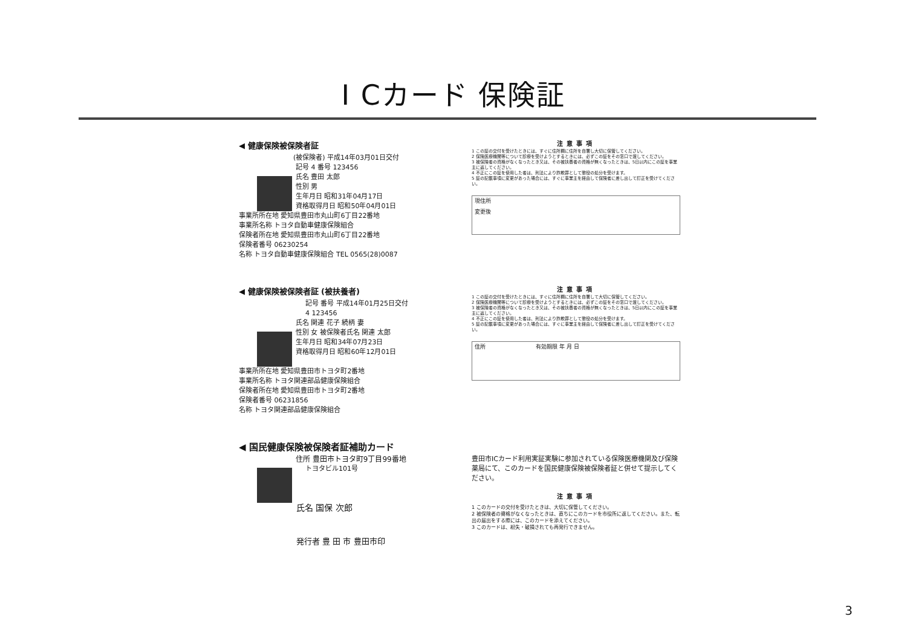I Cカード 保険証
◀ 健康保険被保険者証
(被保険者) 平成14年03月01日交付
記号 4 番号 123456
氏名 豊田 太郎
性別 男
生年月日 昭和31年04月17日
資格取得月日 昭和50年04月01日
事業所所在地 愛知県豊田市丸山町6丁目22番地
事業所名称 トヨタ自動車健康保険組合
保険者所在地 愛知県豊田市丸山町6丁目22番地
保険者番号 06230254
名称 トヨタ自動車健康保険組合 TEL 0565(28)0087
注意事項
1 この証の交付を受けたときには、すぐに住所欄に住所を自署し大切に保管してください。
2 保険医療機関等について診療を受けようとするときには、必ずこの証をその窓口で渡してください。
3 被保険者の資格がなくなったとき又は、その被扶養者の資格が無くなったときは、5日以内にこの証を事業主に返してください。
4 不正にこの証を使用した者は、刑法により詐欺罪として懲役の処分を受けます。
5 証の記載事項に変更があった場合には、すぐに事業主を経由して保険者に差し出して訂正を受けてください。
現住所
変更後
◀ 健康保険被保険者証 (被扶養者)
記号 番号 平成14年01月25日交付
4 123456
氏名 関連 花子 続柄 妻
性別 女 被保険者氏名 関連 太郎
生年月日 昭和34年07月23日
資格取得月日 昭和60年12月01日
事業所所在地 愛知県豊田市トヨタ町2番地
事業所名称 トヨタ関連部品健康保険組合
保険者所在地 愛知県豊田市トヨタ町2番地
保険者番号 06231856
名称 トヨタ関連部品健康保険組合
注意事項
1 この証の交付を受けたときには、すぐに住所欄に住所を自署して大切に保管してください。
2 保険医療機関等について診療を受けようとするときには、必ずこの証をその窓口で渡してください。
3 被保険者の資格がなくなったとき又は、その被扶養者の資格が無くなったときは、5日以内にこの証を事業主に返してください。
4 不正にこの証を使用した者は、刑法により詐欺罪として懲役の処分を受けます。
5 証の記載事項に変更があった場合には、すぐに事業主を経由して保険者に差し出して訂正を受けてください。
住所 有効期限 年 月 日
◀ 国民健康保険被保険者証補助カード
住所 豊田市トヨタ町9丁目99番地
トヨタビル101号
氏名 国保 次郎
発行者 豊 田 市 豊田市印
豊田市ICカード利用実証実験に参加されている保険医療機関及び保険薬局にて、このカードを国民健康保険被保険者証と併せて提示してください。
注意事項
1 このカードの交付を受けたときは、大切に保管してください。
2 被保険者の資格がなくなったときは、直ちにこのカードを市役所に返してください。また、転出の届出をする際には、このカードを添えてください。
3 このカードは、紛失・破損されても再発行できません。
3